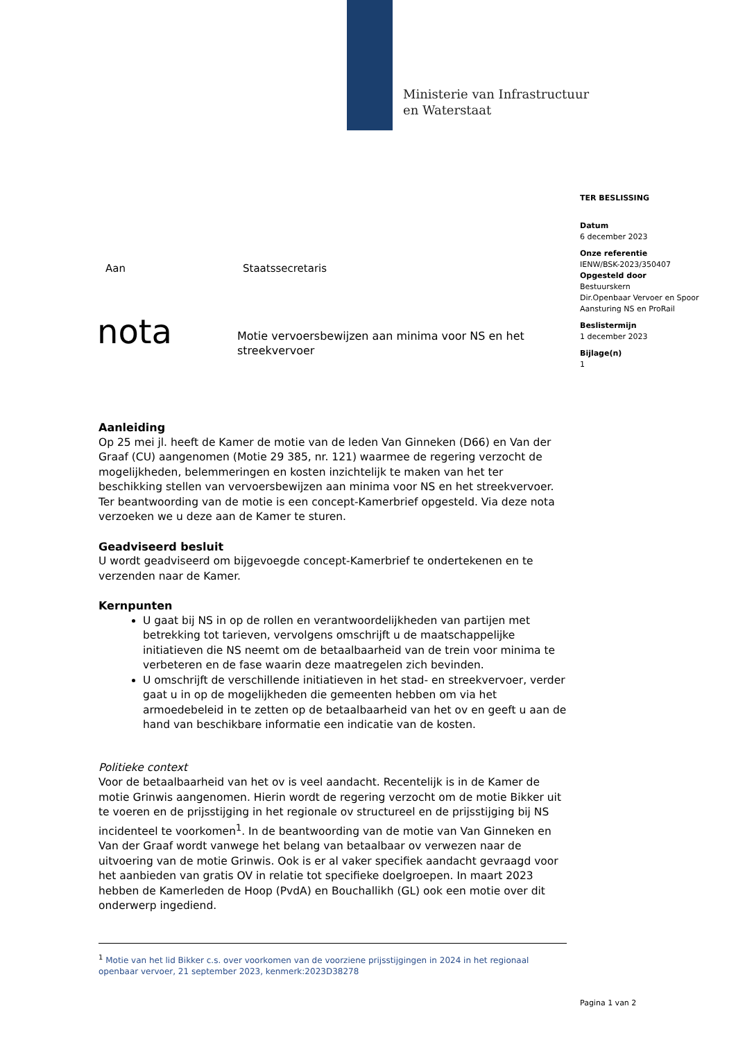Ministerie van Infrastructuur
en Waterstaat
TER BESLISSING
Datum
6 december 2023
Onze referentie
IENW/BSK-2023/350407
Opgesteld door
Bestuurskern
Dir.Openbaar Vervoer en Spoor
Aansturing NS en ProRail
Beslistermijn
1 december 2023
Bijlage(n)
1
Aan Staatssecretaris
nota
Motie vervoersbewijzen aan minima voor NS en het streekvervoer
Aanleiding
Op 25 mei jl. heeft de Kamer de motie van de leden Van Ginneken (D66) en Van der Graaf (CU) aangenomen (Motie 29 385, nr. 121) waarmee de regering verzocht de mogelijkheden, belemmeringen en kosten inzichtelijk te maken van het ter beschikking stellen van vervoersbewijzen aan minima voor NS en het streekvervoer. Ter beantwoording van de motie is een concept-Kamerbrief opgesteld. Via deze nota verzoeken we u deze aan de Kamer te sturen.
Geadviseerd besluit
U wordt geadviseerd om bijgevoegde concept-Kamerbrief te ondertekenen en te verzenden naar de Kamer.
Kernpunten
U gaat bij NS in op de rollen en verantwoordelijkheden van partijen met betrekking tot tarieven, vervolgens omschrijft u de maatschappelijke initiatieven die NS neemt om de betaalbaarheid van de trein voor minima te verbeteren en de fase waarin deze maatregelen zich bevinden.
U omschrijft de verschillende initiatieven in het stad- en streekvervoer, verder gaat u in op de mogelijkheden die gemeenten hebben om via het armoedebeleid in te zetten op de betaalbaarheid van het ov en geeft u aan de hand van beschikbare informatie een indicatie van de kosten.
Politieke context
Voor de betaalbaarheid van het ov is veel aandacht. Recentelijk is in de Kamer de motie Grinwis aangenomen. Hierin wordt de regering verzocht om de motie Bikker uit te voeren en de prijsstijging in het regionale ov structureel en de prijsstijging bij NS incidenteel te voorkomen<sup>1</sup>. In de beantwoording van de motie van Van Ginneken en Van der Graaf wordt vanwege het belang van betaalbaar ov verwezen naar de uitvoering van de motie Grinwis. Ook is er al vaker specifiek aandacht gevraagd voor het aanbieden van gratis OV in relatie tot specifieke doelgroepen. In maart 2023 hebben de Kamerleden de Hoop (PvdA) en Bouchallikh (GL) ook een motie over dit onderwerp ingediend.
<sup>1</sup> Motie van het lid Bikker c.s. over voorkomen van de voorziene prijsstijgingen in 2024 in het regionaal openbaar vervoer, 21 september 2023, kenmerk:2023D38278
Pagina 1 van 2